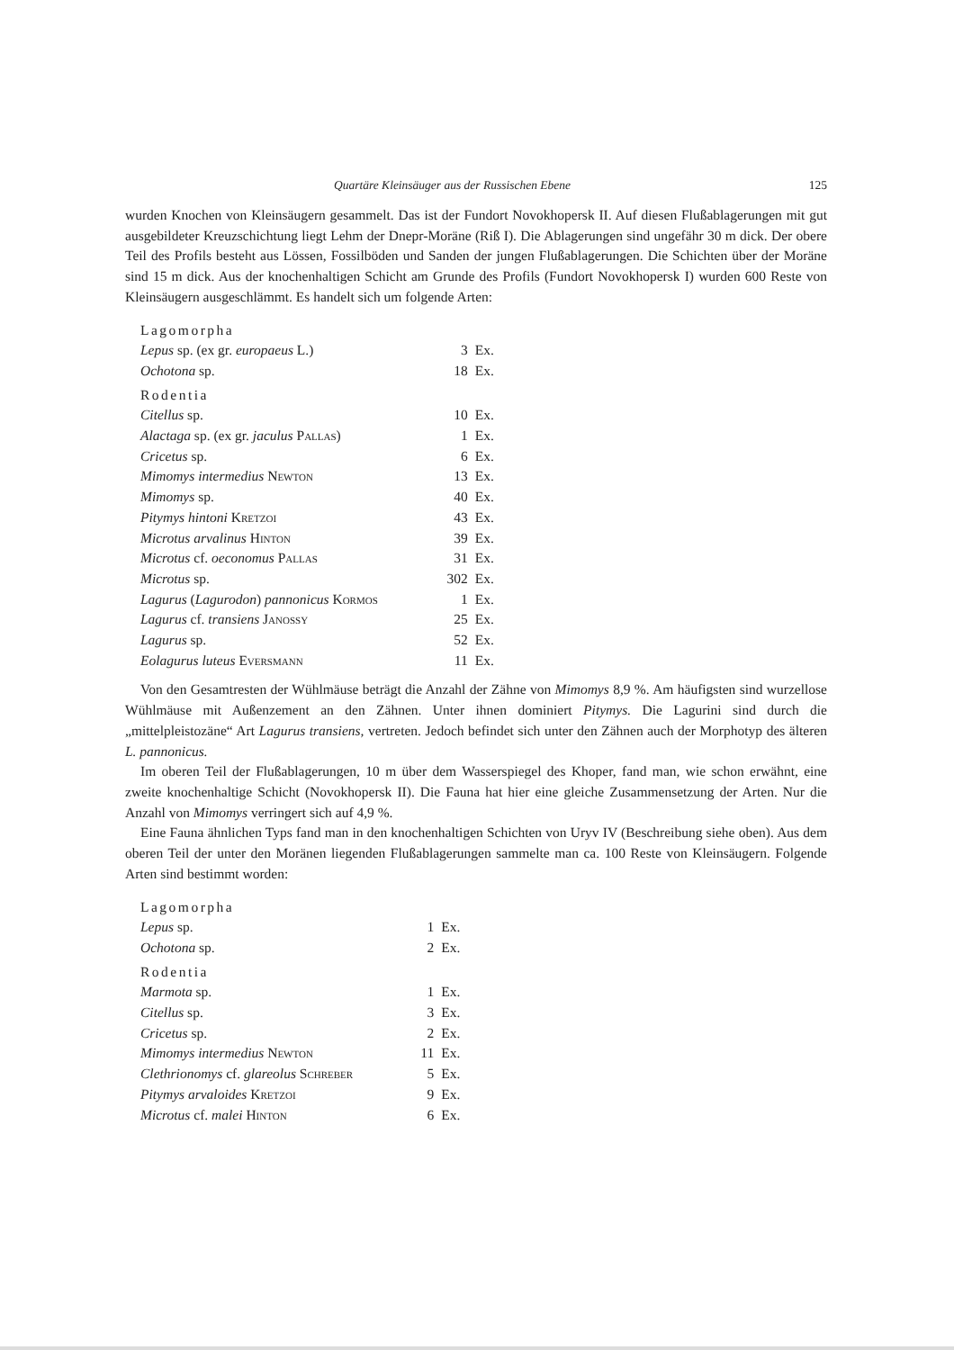Quartäre Kleinsäuger aus der Russischen Ebene 125
wurden Knochen von Kleinsäugern gesammelt. Das ist der Fundort Novokhopersk II. Auf diesen Fluß­ablagerungen mit gut ausgebildeter Kreuzschichtung liegt Lehm der Dnepr-Moräne (Riß I). Die Ablage­rungen sind ungefähr 30 m dick. Der obere Teil des Profils besteht aus Lössen, Fossilböden und Sanden der jungen Flußablagerungen. Die Schichten über der Moräne sind 15 m dick. Aus der knochenhaltigen Schicht am Grunde des Profils (Fundort Novokhopersk I) wurden 600 Reste von Kleinsäugern aus­geschlämmt. Es handelt sich um folgende Arten:
| Lagomorpha | | |
| Lepus sp. (ex gr. europaeus L.) | 3 | Ex. |
| Ochotona sp. | 18 | Ex. |
| Rodentia | | |
| Citellus sp. | 10 | Ex. |
| Alactaga sp. (ex gr. jaculus Pallas ) | 1 | Ex. |
| Cricetus sp. | 6 | Ex. |
| Mimomys intermedius Newton | 13 | Ex. |
| Mimomys sp. | 40 | Ex. |
| Pitymys hintoni Kretzoi | 43 | Ex. |
| Microtus arvalinus Hinton | 39 | Ex. |
| Microtus cf. oeconomus Pallas | 31 | Ex. |
| Microtus sp. | 302 | Ex. |
| Lagurus ( Lagurodon ) pannonicus Kormos | 1 | Ex. |
| Lagurus cf. transiens Janossy | 25 | Ex. |
| Lagurus sp. | 52 | Ex. |
| Eolagurus luteus Eversmann | 11 | Ex. |
Von den Gesamtresten der Wühlmäuse beträgt die Anzahl der Zähne von Mimomys 8,9 %. Am häufig­sten sind wurzellose Wühlmäuse mit Außenzement an den Zähnen. Unter ihnen dominiert Pitymys. Die Lagurini sind durch die „mittelpleistozäne“ Art Lagurus transiens, vertreten. Jedoch befindet sich unter den Zähnen auch der Morphotyp des älteren L. pannonicus.
Im oberen Teil der Flußablagerungen, 10 m über dem Wasserspiegel des Khoper, fand man, wie schon erwähnt, eine zweite knochenhaltige Schicht (Novokhopersk II). Die Fauna hat hier eine gleiche Zusam­mensetzung der Arten. Nur die Anzahl von Mimomys verringert sich auf 4,9 %.
Eine Fauna ähnlichen Typs fand man in den knochenhaltigen Schichten von Uryv IV (Beschreibung siehe oben). Aus dem oberen Teil der unter den Moränen liegenden Flußablagerungen sammelte man ca. 100 Reste von Kleinsäugern. Folgende Arten sind bestimmt worden:
| Lagomorpha | | |
| Lepus sp. | 1 | Ex. |
| Ochotona sp. | 2 | Ex. |
| Rodentia | | |
| Marmota sp. | 1 | Ex. |
| Citellus sp. | 3 | Ex. |
| Cricetus sp. | 2 | Ex. |
| Mimomys intermedius Newton | 11 | Ex. |
| Clethrionomys cf. glareolus Schreber | 5 | Ex. |
| Pitymys arvaloides Kretzoi | 9 | Ex. |
| Microtus cf. malei Hinton | 6 | Ex. |